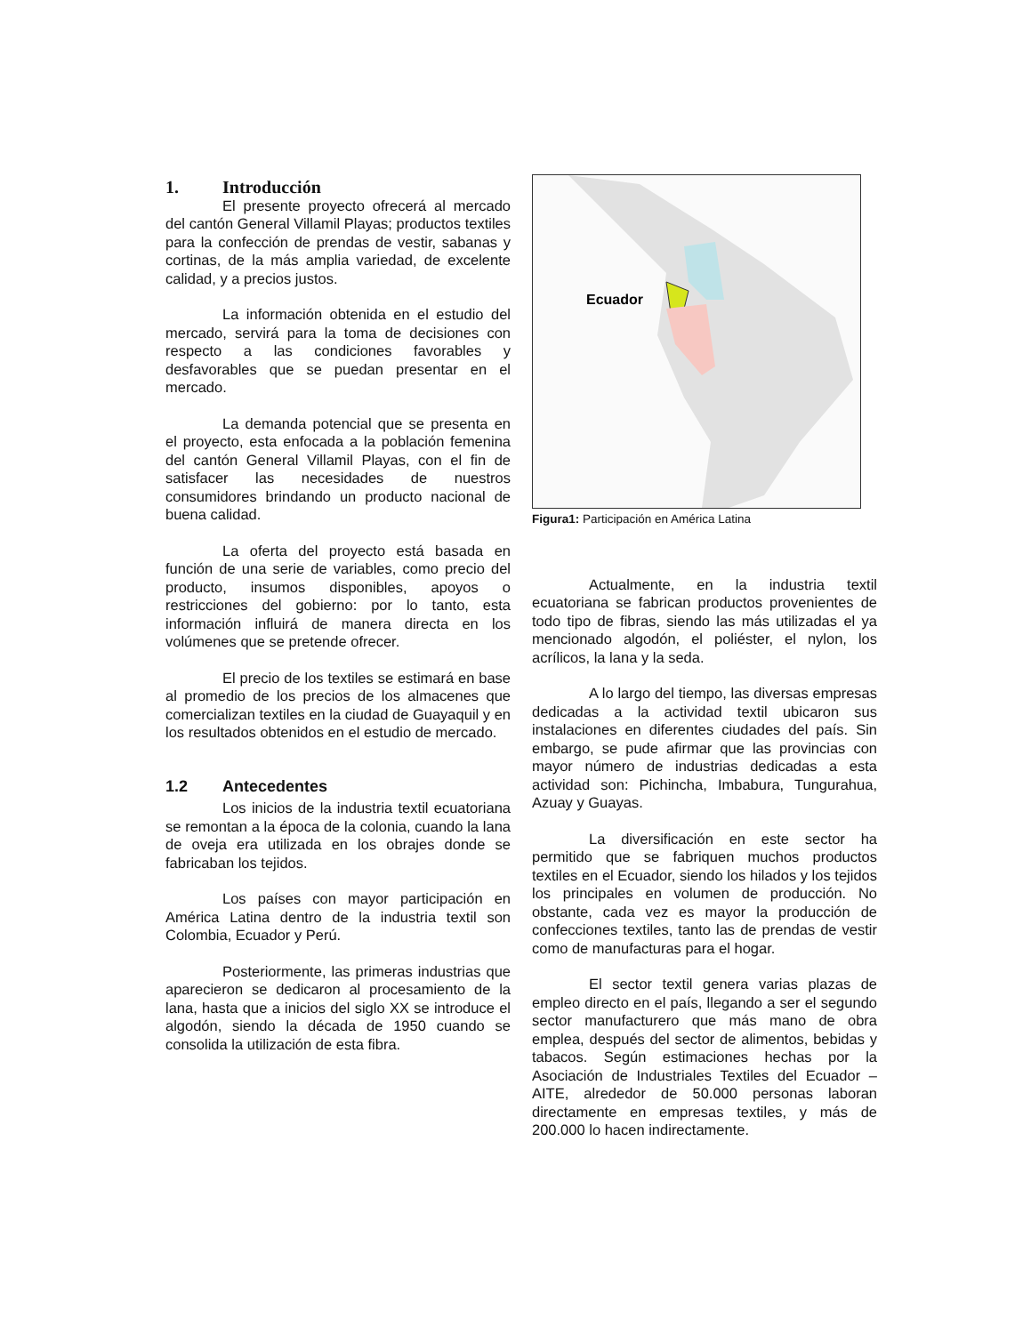1. Introducción
El presente proyecto ofrecerá al mercado del cantón General Villamil Playas; productos textiles para la confección de prendas de vestir, sabanas y cortinas, de la más amplia variedad, de excelente calidad, y a precios justos.
La información obtenida en el estudio del mercado, servirá para la toma de decisiones con respecto a las condiciones favorables y desfavorables que se puedan presentar en el mercado.
La demanda potencial que se presenta en el proyecto, esta enfocada a la población femenina del cantón General Villamil Playas, con el fin de satisfacer las necesidades de nuestros consumidores brindando un producto nacional de buena calidad.
La oferta del proyecto está basada en función de una serie de variables, como precio del producto, insumos disponibles, apoyos o restricciones del gobierno: por lo tanto, esta información influirá de manera directa en los volúmenes que se pretende ofrecer.
El precio de los textiles se estimará en base al promedio de los precios de los almacenes que comercializan textiles en la ciudad de Guayaquil y en los resultados obtenidos en el estudio de mercado.
1.2 Antecedentes
Los inicios de la industria textil ecuatoriana se remontan a la época de la colonia, cuando la lana de oveja era utilizada en los obrajes donde se fabricaban los tejidos.
Los países con mayor participación en América Latina dentro de la industria textil son Colombia, Ecuador y Perú.
Posteriormente, las primeras industrias que aparecieron se dedicaron al procesamiento de la lana, hasta que a inicios del siglo XX se introduce el algodón, siendo la década de 1950 cuando se consolida la utilización de esta fibra.
Ecuador
Figura1: Participación en América Latina
Actualmente, en la industria textil ecuatoriana se fabrican productos provenientes de todo tipo de fibras, siendo las más utilizadas el ya mencionado algodón, el poliéster, el nylon, los acrílicos, la lana y la seda.
A lo largo del tiempo, las diversas empresas dedicadas a la actividad textil ubicaron sus instalaciones en diferentes ciudades del país. Sin embargo, se pude afirmar que las provincias con mayor número de industrias dedicadas a esta actividad son: Pichincha, Imbabura, Tungurahua, Azuay y Guayas.
La diversificación en este sector ha permitido que se fabriquen muchos productos textiles en el Ecuador, siendo los hilados y los tejidos los principales en volumen de producción. No obstante, cada vez es mayor la producción de confecciones textiles, tanto las de prendas de vestir como de manufacturas para el hogar.
El sector textil genera varias plazas de empleo directo en el país, llegando a ser el segundo sector manufacturero que más mano de obra emplea, después del sector de alimentos, bebidas y tabacos. Según estimaciones hechas por la Asociación de Industriales Textiles del Ecuador – AITE, alrededor de 50.000 personas laboran directamente en empresas textiles, y más de 200.000 lo hacen indirectamente.